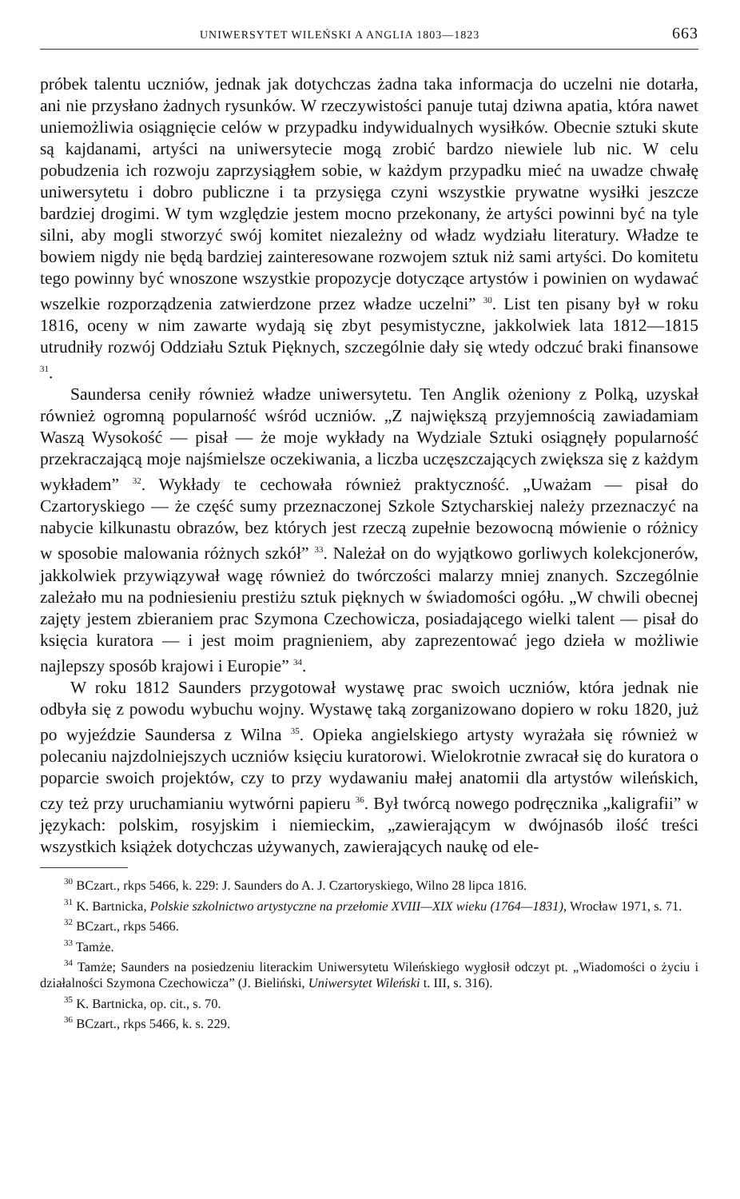UNIWERSYTET WILEŃSKI A ANGLIA 1803—1823 663
próbek talentu uczniów, jednak jak dotychczas żadna taka informacja do uczelni nie dotarła, ani nie przysłano żadnych rysunków. W rzeczywistości panuje tutaj dziwna apatia, która nawet uniemożliwia osiągnięcie celów w przypadku indywidualnych wysiłków. Obecnie sztuki skute są kajdanami, artyści na uniwersytecie mogą zrobić bardzo niewiele lub nic. W celu pobudzenia ich rozwoju zaprzysiągłem sobie, w każdym przypadku mieć na uwadze chwałę uniwersytetu i dobro publiczne i ta przysięga czyni wszystkie prywatne wysiłki jeszcze bardziej drogimi. W tym względzie jestem mocno przekonany, że artyści powinni być na tyle silni, aby mogli stworzyć swój komitet niezależny od władz wydziału literatury. Władze te bowiem nigdy nie będą bardziej zainteresowane rozwojem sztuk niż sami artyści. Do komitetu tego powinny być wnoszone wszystkie propozycje dotyczące artystów i powinien on wydawać wszelkie rozporządzenia zatwierdzone przez władze uczelni” <sup>30</sup>. List ten pisany był w roku 1816, oceny w nim zawarte wydają się zbyt pesymistyczne, jakkolwiek lata 1812—1815 utrudniły rozwój Oddziału Sztuk Pięknych, szczególnie dały się wtedy odczuć braki finansowe <sup>31</sup>.
Saundersa ceniły również władze uniwersytetu. Ten Anglik ożeniony z Polką, uzyskał również ogromną popularność wśród uczniów. „Z największą przyjemnością zawiadamiam Waszą Wysokość — pisał — że moje wykłady na Wydziale Sztuki osiągnęły popularność przekraczającą moje najśmielsze oczekiwania, a liczba uczęszczających zwiększa się z każdym wykładem” <sup>32</sup>. Wykłady te cechowała również praktyczność. „Uważam — pisał do Czartoryskiego — że część sumy przeznaczonej Szkole Sztycharskiej należy przeznaczyć na nabycie kilkunastu obrazów, bez których jest rzeczą zupełnie bezowocną mówienie o różnicy w sposobie malowania różnych szkół” <sup>33</sup>. Należał on do wyjątkowo gorliwych kolekcjonerów, jakkolwiek przywiązywał wagę również do twórczości malarzy mniej znanych. Szczególnie zależało mu na podniesieniu prestiżu sztuk pięknych w świadomości ogółu. „W chwili obecnej zajęty jestem zbieraniem prac Szymona Czechowicza, posiadającego wielki talent — pisał do księcia kuratora — i jest moim pragnieniem, aby zaprezentować jego dzieła w możliwie najlepszy sposób krajowi i Europie” <sup>34</sup>.
W roku 1812 Saunders przygotował wystawę prac swoich uczniów, która jednak nie odbyła się z powodu wybuchu wojny. Wystawę taką zorganizowano dopiero w roku 1820, już po wyjeździe Saundersa z Wilna <sup>35</sup>. Opieka angielskiego artysty wyrażała się również w polecaniu najzdolniejszych uczniów księciu kuratorowi. Wielokrotnie zwracał się do kuratora o poparcie swoich projektów, czy to przy wydawaniu małej anatomii dla artystów wileńskich, czy też przy uruchamianiu wytwórni papieru <sup>36</sup>. Był twórcą nowego podręcznika „kaligrafii” w językach: polskim, rosyjskim i niemieckim, „zawierającym w dwójnasób ilość treści wszystkich książek dotychczas używanych, zawierających naukę od ele-
<sup>30</sup> BCzart., rkps 5466, k. 229: J. Saunders do A. J. Czartoryskiego, Wilno 28 lipca 1816.
<sup>31</sup> K. Bartnicka, Polskie szkolnictwo artystyczne na przełomie XVIII—XIX wieku (1764—1831), Wrocław 1971, s. 71.
<sup>32</sup> BCzart., rkps 5466.
<sup>33</sup> Tamże.
<sup>34</sup> Tamże; Saunders na posiedzeniu literackim Uniwersytetu Wileńskiego wygłosił odczyt pt. „Wiadomości o życiu i działalności Szymona Czechowicza” (J. Bieliński, Uniwersytet Wileński t. III, s. 316).
<sup>35</sup> K. Bartnicka, op. cit., s. 70.
<sup>36</sup> BCzart., rkps 5466, k. s. 229.